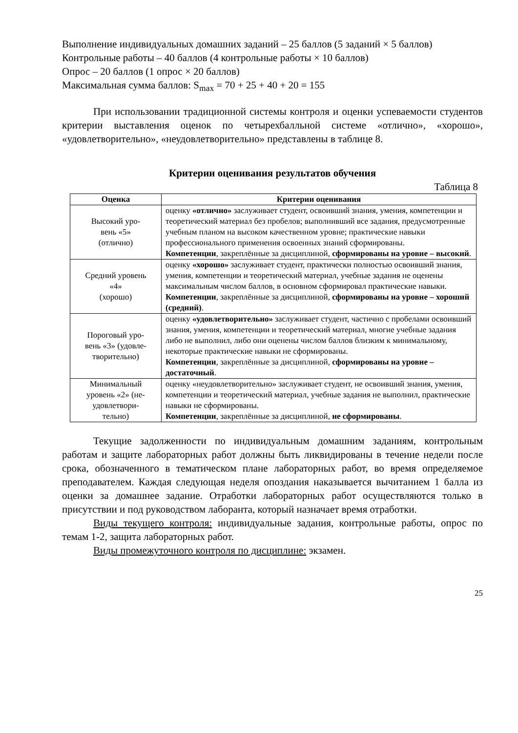Выполнение индивидуальных домашних заданий – 25 баллов (5 заданий × 5 баллов)
Контрольные работы – 40 баллов (4 контрольные работы × 10 баллов)
Опрос – 20 баллов (1 опрос × 20 баллов)
Максимальная сумма баллов: S<sub>max</sub> = 70 + 25 + 40 + 20 = 155
При использовании традиционной системы контроля и оценки успеваемости студентов критерии выставления оценок по четырехбалльной системе «отлично», «хорошо», «удовлетворительно», «неудовлетворительно» представлены в таблице 8.
Критерии оценивания результатов обучения
Таблица 8
| Оценка | Критерии оценивания |
| --- | --- |
| Высокий уро- вень «5» (отлично) | оценку «отлично» заслуживает студент, освоивший знания, умения, компетенции и теоретический материал без пробелов; выполнивший все задания, предусмотренные учебным планом на высоком качественном уровне; практические навыки профессионального применения освоенных знаний сформированы. Компетенции , закреплённые за дисциплиной, сформированы на уровне – высокий . |
| Средний уровень «4» (хорошо) | оценку «хорошо» заслуживает студент, практически полностью освоивший знания, умения, компетенции и теоретический материал, учебные задания не оценены максимальным числом баллов, в основном сформировал практические навыки. Компетенции , закреплённые за дисциплиной, сформированы на уровне – хороший (средний) . |
| Пороговый уро- вень «3» (удовле- творительно) | оценку «удовлетворительно» заслуживает студент, частично с пробелами освоивший знания, умения, компетенции и теоретический материал, многие учебные задания либо не выполнил, либо они оценены числом баллов близким к минимальному, некоторые практические навыки не сформированы. Компетенции , закреплённые за дисциплиной, сформированы на уровне – достаточный . |
| Минимальный уровень «2» (не- удовлетвори- тельно) | оценку «неудовлетворительно» заслуживает студент, не освоивший знания, умения, компетенции и теоретический материал, учебные задания не выполнил, практические навыки не сформированы. Компетенции , закреплённые за дисциплиной, не сформированы . |
Текущие задолженности по индивидуальным домашним заданиям, контрольным работам и защите лабораторных работ должны быть ликвидированы в течение недели после срока, обозначенного в тематическом плане лабораторных работ, во время определяемое преподавателем. Каждая следующая неделя опоздания наказывается вычитанием 1 балла из оценки за домашнее задание. Отработки лабораторных работ осуществляются только в присутствии и под руководством лаборанта, который назначает время отработки.
Виды текущего контроля: индивидуальные задания, контрольные работы, опрос по темам 1-2, защита лабораторных работ.
Виды промежуточного контроля по дисциплине: экзамен.
25